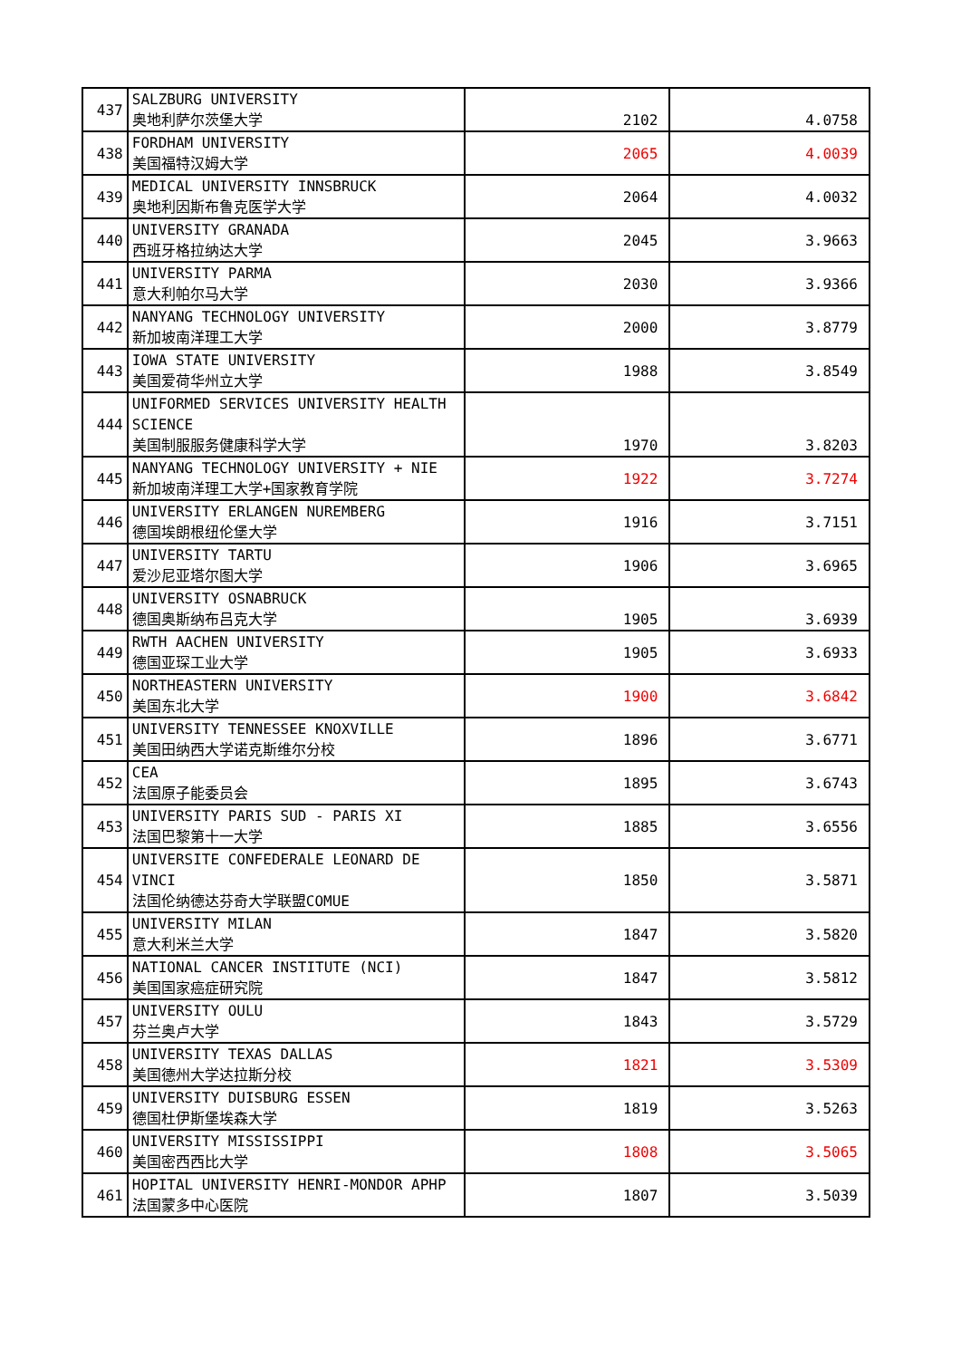| 437 | SALZBURG UNIVERSITY 奥地利萨尔茨堡大学 | 2102 | 4.0758 |
| 438 | FORDHAM UNIVERSITY 美国福特汉姆大学 | 2065 | 4.0039 |
| 439 | MEDICAL UNIVERSITY INNSBRUCK 奥地利因斯布鲁克医学大学 | 2064 | 4.0032 |
| 440 | UNIVERSITY GRANADA 西班牙格拉纳达大学 | 2045 | 3.9663 |
| 441 | UNIVERSITY PARMA 意大利帕尔马大学 | 2030 | 3.9366 |
| 442 | NANYANG TECHNOLOGY UNIVERSITY 新加坡南洋理工大学 | 2000 | 3.8779 |
| 443 | IOWA STATE UNIVERSITY 美国爱荷华州立大学 | 1988 | 3.8549 |
| 444 | UNIFORMED SERVICES UNIVERSITY HEALTH SCIENCE 美国制服服务健康科学大学 | 1970 | 3.8203 |
| 445 | NANYANG TECHNOLOGY UNIVERSITY + NIE 新加坡南洋理工大学+国家教育学院 | 1922 | 3.7274 |
| 446 | UNIVERSITY ERLANGEN NUREMBERG 德国埃朗根纽伦堡大学 | 1916 | 3.7151 |
| 447 | UNIVERSITY TARTU 爱沙尼亚塔尔图大学 | 1906 | 3.6965 |
| 448 | UNIVERSITY OSNABRUCK 德国奥斯纳布吕克大学 | 1905 | 3.6939 |
| 449 | RWTH AACHEN UNIVERSITY 德国亚琛工业大学 | 1905 | 3.6933 |
| 450 | NORTHEASTERN UNIVERSITY 美国东北大学 | 1900 | 3.6842 |
| 451 | UNIVERSITY TENNESSEE KNOXVILLE 美国田纳西大学诺克斯维尔分校 | 1896 | 3.6771 |
| 452 | CEA 法国原子能委员会 | 1895 | 3.6743 |
| 453 | UNIVERSITY PARIS SUD - PARIS XI 法国巴黎第十一大学 | 1885 | 3.6556 |
| 454 | UNIVERSITE CONFEDERALE LEONARD DE VINCI 法国伦纳德达芬奇大学联盟COMUE | 1850 | 3.5871 |
| 455 | UNIVERSITY MILAN 意大利米兰大学 | 1847 | 3.5820 |
| 456 | NATIONAL CANCER INSTITUTE (NCI) 美国国家癌症研究院 | 1847 | 3.5812 |
| 457 | UNIVERSITY OULU 芬兰奥卢大学 | 1843 | 3.5729 |
| 458 | UNIVERSITY TEXAS DALLAS 美国德州大学达拉斯分校 | 1821 | 3.5309 |
| 459 | UNIVERSITY DUISBURG ESSEN 德国杜伊斯堡埃森大学 | 1819 | 3.5263 |
| 460 | UNIVERSITY MISSISSIPPI 美国密西西比大学 | 1808 | 3.5065 |
| 461 | HOPITAL UNIVERSITY HENRI-MONDOR APHP 法国蒙多中心医院 | 1807 | 3.5039 |